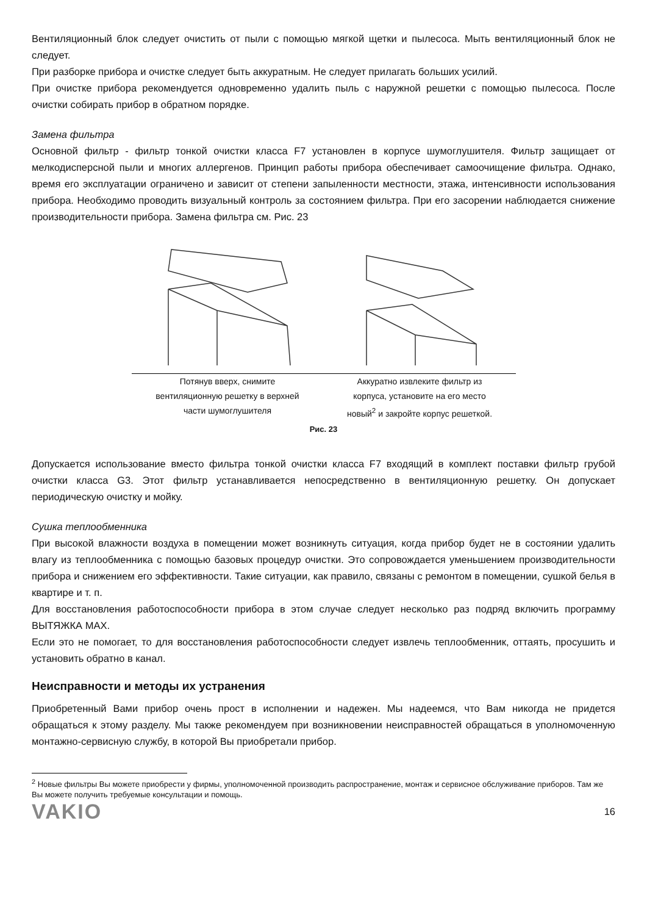Вентиляционный блок следует очистить от пыли с помощью мягкой щетки и пылесоса. Мыть вентиляционный блок не следует.
При разборке прибора и очистке следует быть аккуратным. Не следует прилагать больших усилий.
При очистке прибора рекомендуется одновременно удалить пыль с наружной решетки с помощью пылесоса. После очистки собирать прибор в обратном порядке.
Замена фильтра
Основной фильтр - фильтр тонкой очистки класса F7 установлен в корпусе шумоглушителя. Фильтр защищает от мелкодисперсной пыли и многих аллергенов. Принцип работы прибора обеспечивает самоочищение фильтра. Однако, время его эксплуатации ограничено и зависит от степени запыленности местности, этажа, интенсивности использования прибора. Необходимо проводить визуальный контроль за состоянием фильтра. При его засорении наблюдается снижение производительности прибора. Замена фильтра см. Рис. 23
Потянув вверх, снимите
вентиляционную решетку в верхней
части шумоглушителя
Аккуратно извлеките фильтр из
корпуса, установите на его место
новый<sup>2</sup> и закройте корпус решеткой.
Рис. 23
Допускается использование вместо фильтра тонкой очистки класса F7 входящий в комплект поставки фильтр грубой очистки класса G3. Этот фильтр устанавливается непосредственно в вентиляционную решетку. Он допускает периодическую очистку и мойку.
Сушка теплообменника
При высокой влажности воздуха в помещении может возникнуть ситуация, когда прибор будет не в состоянии удалить влагу из теплообменника с помощью базовых процедур очистки. Это сопровождается уменьшением производительности прибора и снижением его эффективности. Такие ситуации, как правило, связаны с ремонтом в помещении, сушкой белья в квартире и т. п.
Для восстановления работоспособности прибора в этом случае следует несколько раз подряд включить программу ВЫТЯЖКА MAX.
Если это не помогает, то для восстановления работоспособности следует извлечь теплообменник, оттаять, просушить и установить обратно в канал.
Неисправности и методы их устранения
Приобретенный Вами прибор очень прост в исполнении и надежен. Мы надеемся, что Вам никогда не придется обращаться к этому разделу. Мы также рекомендуем при возникновении неисправностей обращаться в уполномоченную монтажно-сервисную службу, в которой Вы приобретали прибор.
<sup>2</sup> Новые фильтры Вы можете приобрести у фирмы, уполномоченной производить распространение, монтаж и сервисное обслуживание приборов. Там же Вы можете получить требуемые консультации и помощь.
VAKIO 16